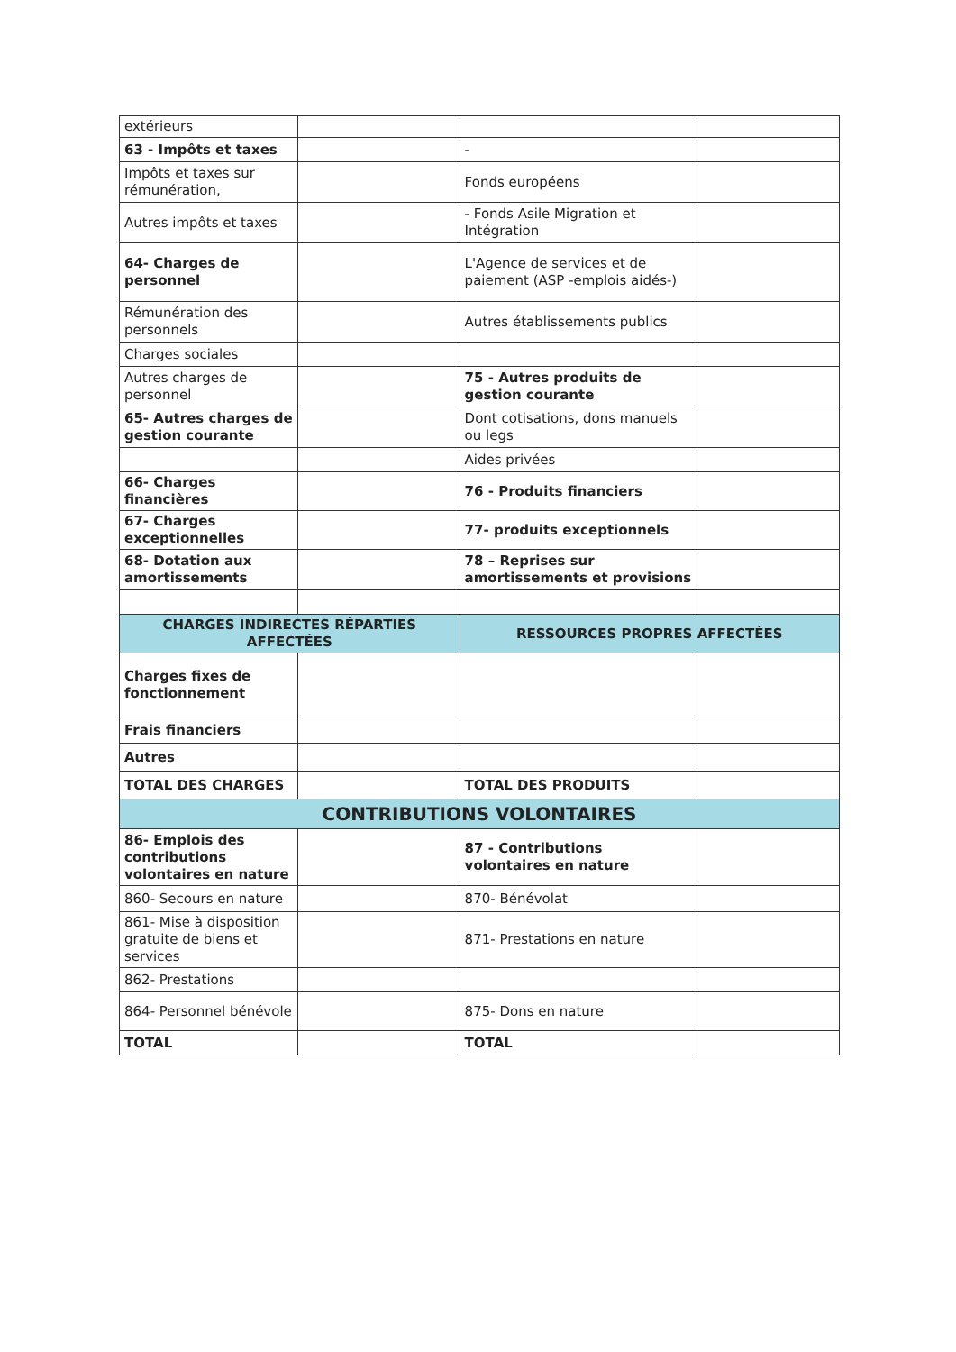| extérieurs | | | |
| 63 - Impôts et taxes | | - | |
| Impôts et taxes sur rémunération, | | Fonds européens | |
| Autres impôts et taxes | | - Fonds Asile Migration et Intégration | |
| 64- Charges de personnel | | L'Agence de services et de paiement (ASP -emplois aidés-) | |
| Rémunération des personnels | | Autres établissements publics | |
| Charges sociales | | | |
| Autres charges de personnel | | 75 - Autres produits de gestion courante | |
| 65- Autres charges de gestion courante | | Dont cotisations, dons manuels ou legs | |
| | | Aides privées | |
| 66- Charges financières | | 76 - Produits financiers | |
| 67- Charges exceptionnelles | | 77- produits exceptionnels | |
| 68- Dotation aux amortissements | | 78 – Reprises sur amortissements et provisions | |
| CHARGES INDIRECTES RÉPARTIES AFFECTÉES | | RESSOURCES PROPRES AFFECTÉES | |
| Charges fixes de fonctionnement | | | |
| Frais financiers | | | |
| Autres | | | |
| TOTAL DES CHARGES | | TOTAL DES PRODUITS | |
| CONTRIBUTIONS VOLONTAIRES | | | |
| 86- Emplois des contributions volontaires en nature | | 87 - Contributions volontaires en nature | |
| 860- Secours en nature | | 870- Bénévolat | |
| 861- Mise à disposition gratuite de biens et services | | 871- Prestations en nature | |
| 862- Prestations | | | |
| 864- Personnel bénévole | | 875- Dons en nature | |
| TOTAL | | TOTAL | |